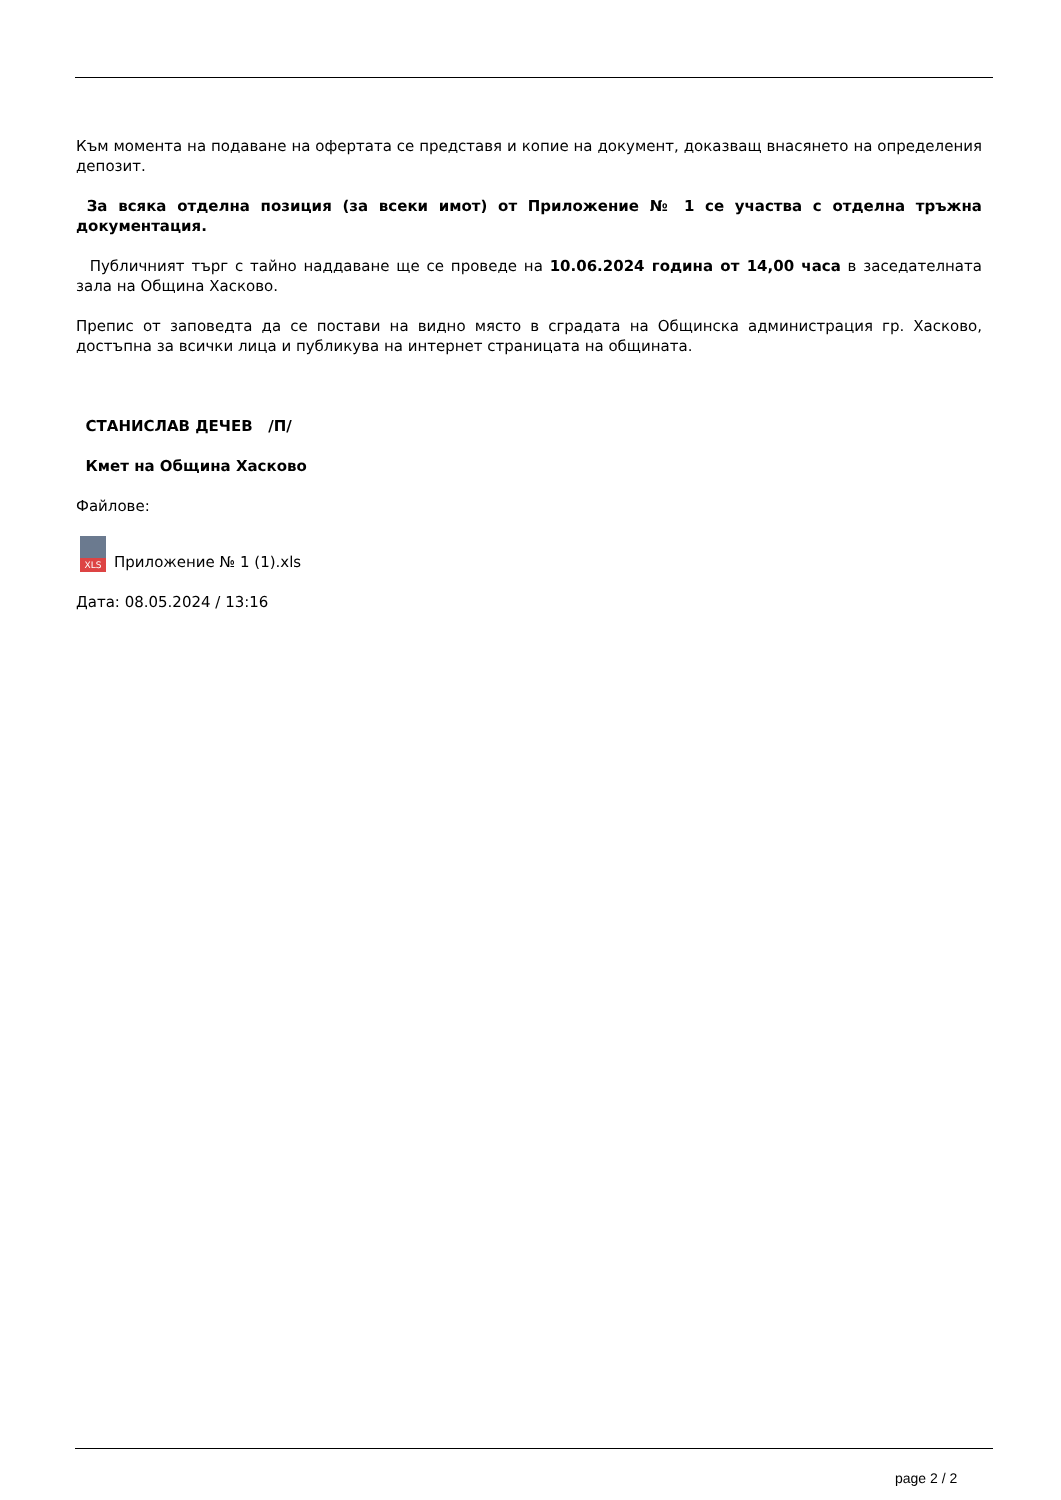Към момента на подаване на офертата се представя и копие на документ, доказващ внасянето на определения депозит.
За всяка отделна позиция (за всеки имот) от Приложение № 1 се участва с отделна тръжна документация.
Публичният търг с тайно наддаване ще се проведе на 10.06.2024 година от 14,00 часа в заседателната зала на Община Хасково.
Препис от заповедта да се постави на видно място в сградата на Общинска администрация гр. Хасково, достъпна за всички лица и публикува на интернет страницата на общината.
СТАНИСЛАВ ДЕЧЕВ /П/
Кмет на Община Хасково
Файлове:
XLS Приложение № 1 (1).xls
Дата: 08.05.2024 / 13:16
page 2 / 2